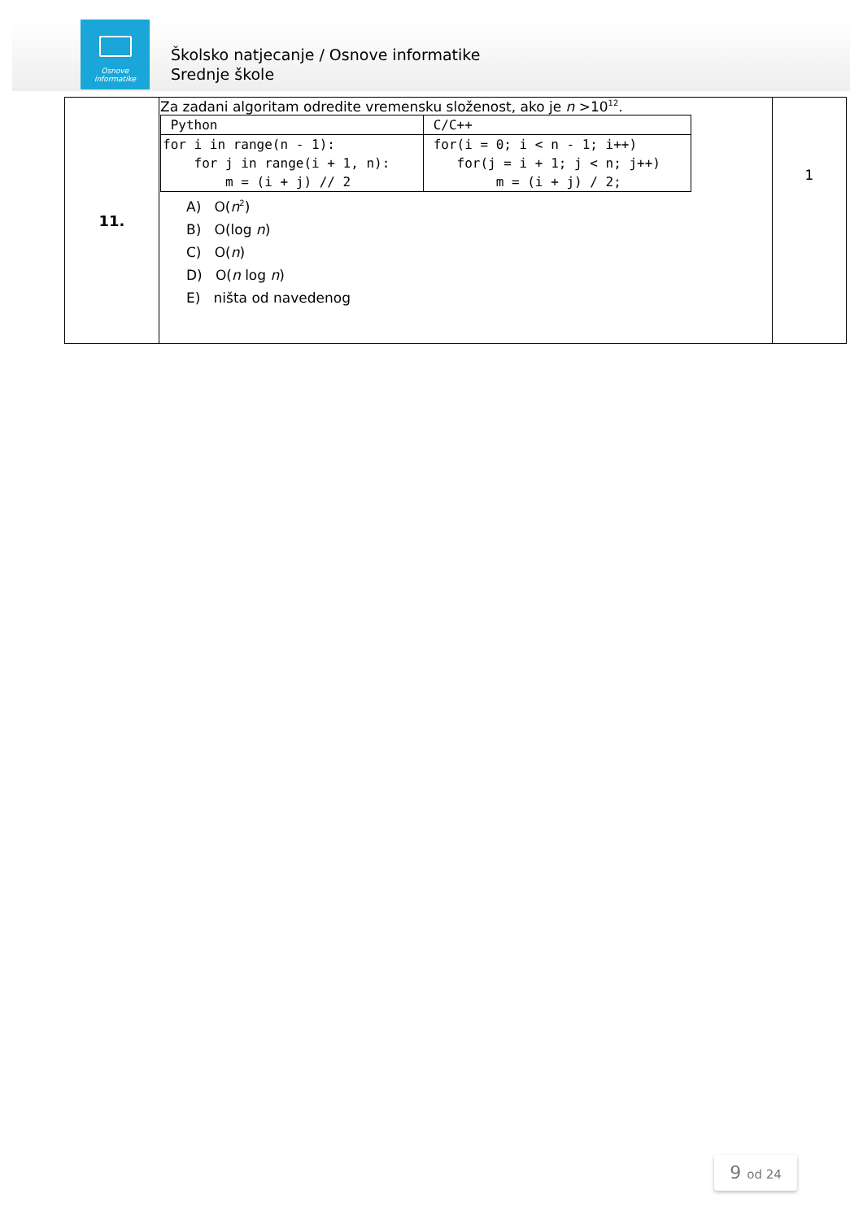Osnove
informatike
Školsko natjecanje / Osnove informatike
Srednje škole
| 11. | Za zadani algoritam odredite vremensku složenost, ako je n >10<sup>12</sup>. / Python / C/C++ / / for i in range(n - 1): for j in range(i + 1, n): m = (i + j) // 2 / for(i = 0; i < n - 1; i++) for(j = i + 1; j < n; j++) m = (i + j) / 2; / A) O( n<sup>2</sup>) B) O(log n ) C) O( n ) D) O( n log n ) E) ništa od navedenog | 1 |
9 od 24